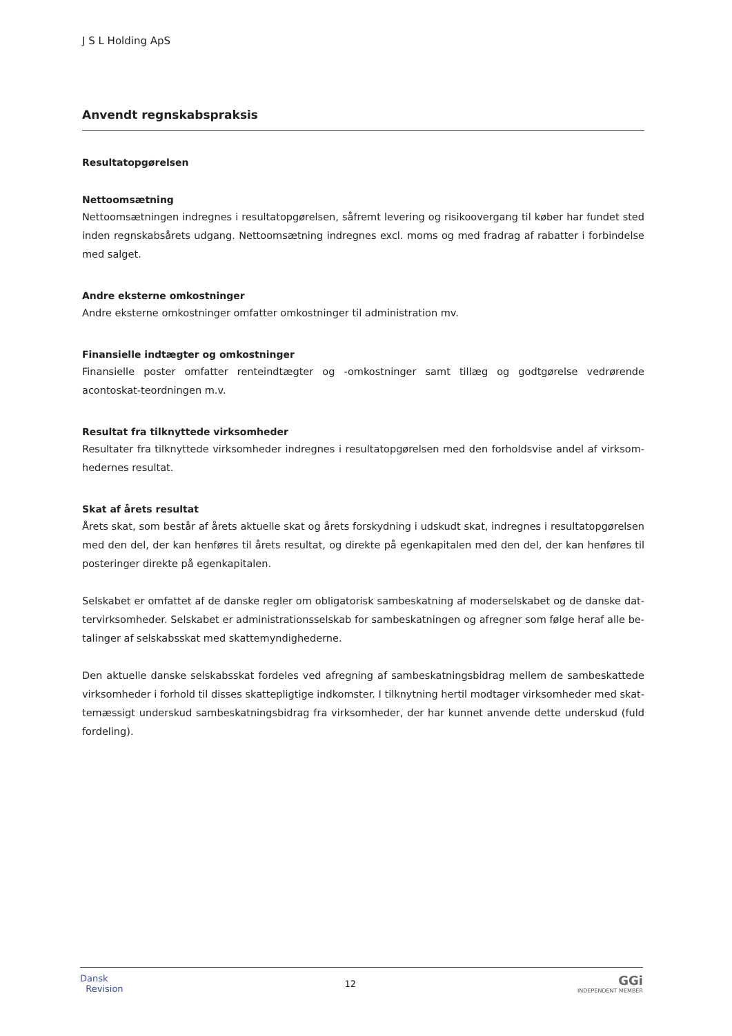J S L Holding ApS
Anvendt regnskabspraksis
Resultatopgørelsen
Nettoomsætning
Nettoomsætningen indregnes i resultatopgørelsen, såfremt levering og risikoovergang til køber har fundet sted inden regnskabsårets udgang. Nettoomsætning indregnes excl. moms og med fradrag af rabatter i forbindelse med salget.
Andre eksterne omkostninger
Andre eksterne omkostninger omfatter omkostninger til administration mv.
Finansielle indtægter og omkostninger
Finansielle poster omfatter renteindtægter og -omkostninger samt tillæg og godtgørelse vedrørende acontoskat-teordningen m.v.
Resultat fra tilknyttede virksomheder
Resultater fra tilknyttede virksomheder indregnes i resultatopgørelsen med den forholdsvise andel af virksom-hedernes resultat.
Skat af årets resultat
Årets skat, som består af årets aktuelle skat og årets forskydning i udskudt skat, indregnes i resultatopgørelsen med den del, der kan henføres til årets resultat, og direkte på egenkapitalen med den del, der kan henføres til posteringer direkte på egenkapitalen.
Selskabet er omfattet af de danske regler om obligatorisk sambeskatning af moderselskabet og de danske dat-tervirksomheder. Selskabet er administrationsselskab for sambeskatningen og afregner som følge heraf alle be-talinger af selskabsskat med skattemyndighederne.
Den aktuelle danske selskabsskat fordeles ved afregning af sambeskatningsbidrag mellem de sambeskattede virksomheder i forhold til disses skattepligtige indkomster. I tilknytning hertil modtager virksomheder med skat-temæssigt underskud sambeskatningsbidrag fra virksomheder, der har kunnet anvende dette underskud (fuld fordeling).
Dansk
Revision
12
GGi
INDEPENDENT MEMBER